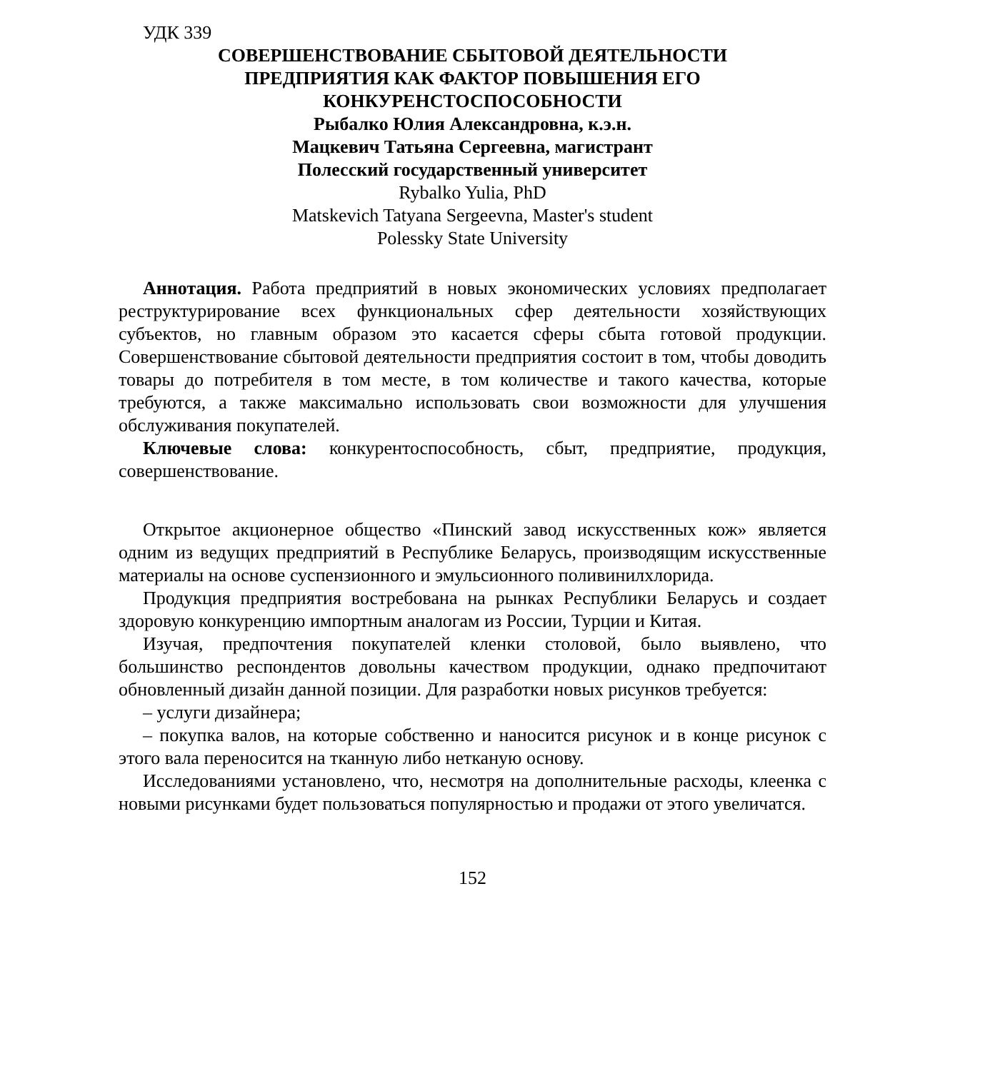УДК 339
СОВЕРШЕНСТВОВАНИЕ СБЫТОВОЙ ДЕЯТЕЛЬНОСТИ
ПРЕДПРИЯТИЯ КАК ФАКТОР ПОВЫШЕНИЯ ЕГО
КОНКУРЕНСТОСПОСОБНОСТИ
Рыбалко Юлия Александровна, к.э.н.
Мацкевич Татьяна Сергеевна, магистрант
Полесский государственный университет
Rybalko Yulia, PhD
Matskevich Tatyana Sergeevna, Master's student
Polessky State University
Аннотация. Работа предприятий в новых экономических условиях предполагает реструктурирование всех функциональных сфер деятельности хозяйствующих субъектов, но главным образом это касается сферы сбыта готовой продукции. Совершенствование сбытовой деятельности предприятия состоит в том, чтобы доводить товары до потребителя в том месте, в том количестве и такого качества, которые требуются, а также максимально использовать свои возможности для улучшения обслуживания покупателей.
Ключевые слова: конкурентоспособность, сбыт, предприятие, продукция, совершенствование.
Открытое акционерное общество «Пинский завод искусственных кож» является одним из ведущих предприятий в Республике Беларусь, производящим искусственные материалы на основе суспензионного и эмульсионного поливинилхлорида.
Продукция предприятия востребована на рынках Республики Беларусь и создает здоровую конкуренцию импортным аналогам из России, Турции и Китая.
Изучая, предпочтения покупателей кленки столовой, было выявлено, что большинство респондентов довольны качеством продукции, однако предпочитают обновленный дизайн данной позиции. Для разработки новых рисунков требуется:
– услуги дизайнера;
– покупка валов, на которые собственно и наносится рисунок и в конце рисунок с этого вала переносится на тканную либо нетканую основу.
Исследованиями установлено, что, несмотря на дополнительные расходы, клеенка с новыми рисунками будет пользоваться популярностью и продажи от этого увеличатся.
152